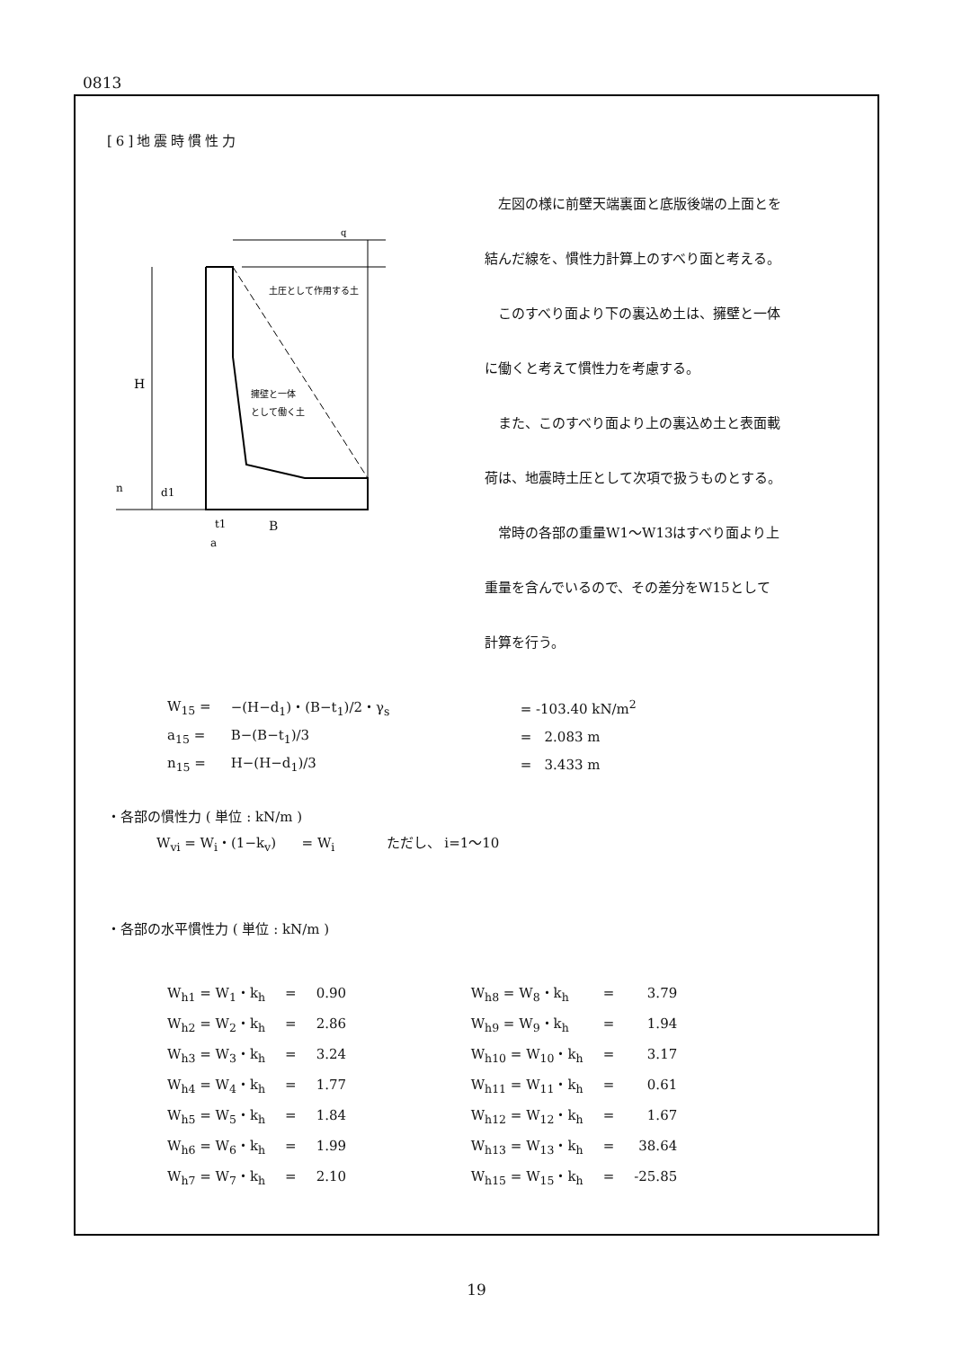0813
[6]地震時慣性力
q
土圧として作用する土
擁壁と一体
として働く土
H
n
d1
t1
B
a
左図の様に前壁天端裏面と底版後端の上面とを
結んだ線を、慣性力計算上のすべり面と考える。
このすべり面より下の裏込め土は、擁壁と一体
に働くと考えて慣性力を考慮する。
また、このすべり面より上の裏込め土と表面載
荷は、地震時土圧として次項で扱うものとする。
常時の各部の重量W1〜W13はすべり面より上
重量を含んでいるので、その差分をW15として
計算を行う。
| W<sub>15</sub> = | −(H−d<sub>1</sub>)・(B−t<sub>1</sub>)/2・γ<sub>s</sub> | = -103.40 kN/m<sup>2</sup> |
| a<sub>15</sub> = | B−(B−t<sub>1</sub>)/3 | = 2.083 m |
| n<sub>15</sub> = | H−(H−d<sub>1</sub>)/3 | = 3.433 m |
・各部の慣性力 ( 単位 : kN/m )
W<sub>vi</sub> = W<sub>i</sub>・(1−k<sub>v</sub>) = W<sub>i</sub> ただし、 i=1〜10
・各部の水平慣性力 ( 単位 : kN/m )
| W<sub>h1</sub> = W<sub>1</sub>・k<sub>h</sub> | = | 0.90 | W<sub>h8</sub> = W<sub>8</sub>・k<sub>h</sub> | = | 3.79 |
| W<sub>h2</sub> = W<sub>2</sub>・k<sub>h</sub> | = | 2.86 | W<sub>h9</sub> = W<sub>9</sub>・k<sub>h</sub> | = | 1.94 |
| W<sub>h3</sub> = W<sub>3</sub>・k<sub>h</sub> | = | 3.24 | W<sub>h10</sub> = W<sub>10</sub>・k<sub>h</sub> | = | 3.17 |
| W<sub>h4</sub> = W<sub>4</sub>・k<sub>h</sub> | = | 1.77 | W<sub>h11</sub> = W<sub>11</sub>・k<sub>h</sub> | = | 0.61 |
| W<sub>h5</sub> = W<sub>5</sub>・k<sub>h</sub> | = | 1.84 | W<sub>h12</sub> = W<sub>12</sub>・k<sub>h</sub> | = | 1.67 |
| W<sub>h6</sub> = W<sub>6</sub>・k<sub>h</sub> | = | 1.99 | W<sub>h13</sub> = W<sub>13</sub>・k<sub>h</sub> | = | 38.64 |
| W<sub>h7</sub> = W<sub>7</sub>・k<sub>h</sub> | = | 2.10 | W<sub>h15</sub> = W<sub>15</sub>・k<sub>h</sub> | = | -25.85 |
19